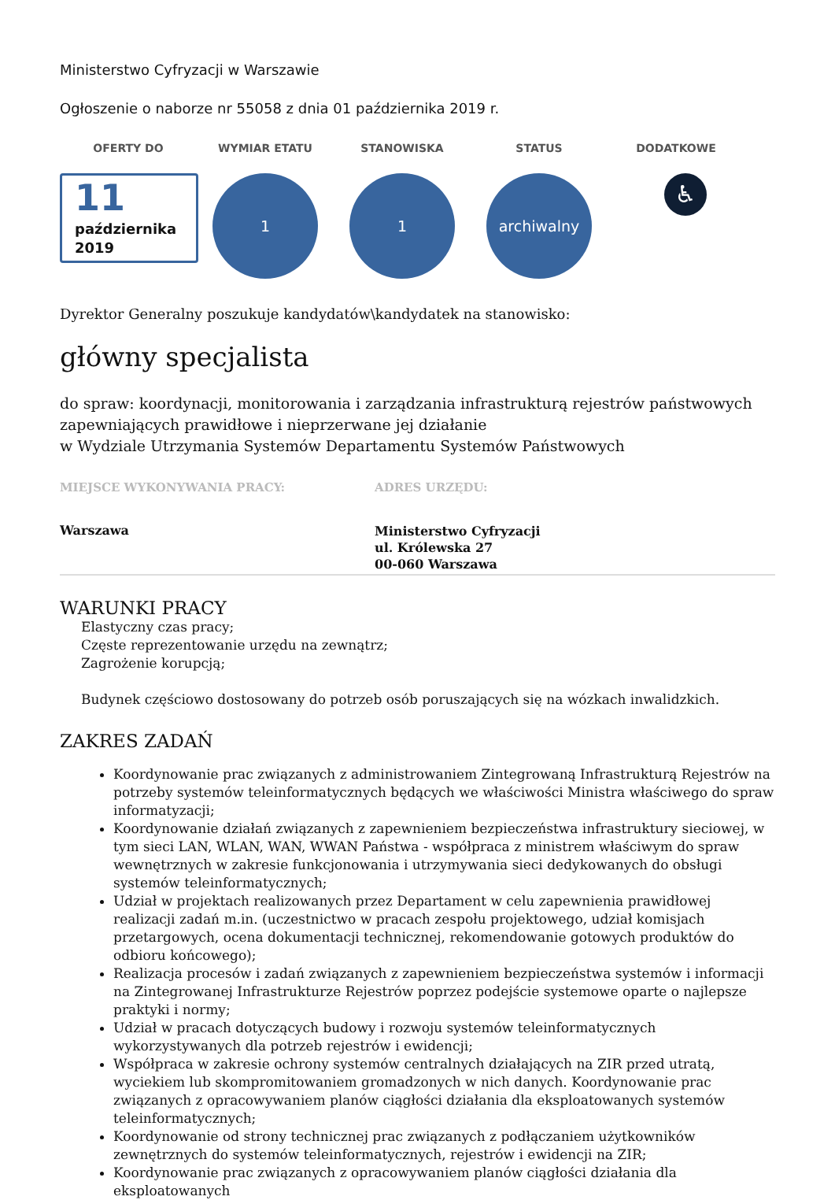Ministerstwo Cyfryzacji w Warszawie
Ogłoszenie o naborze nr 55058 z dnia 01 października 2019 r.
OFERTY DO
11
października
2019
WYMIAR ETATU
1
STANOWISKA
1
STATUS
archiwalny
DODATKOWE
♿
Dyrektor Generalny poszukuje kandydatów\kandydatek na stanowisko:
główny specjalista
do spraw: koordynacji, monitorowania i zarządzania infrastrukturą rejestrów państwowych zapewniających prawidłowe i nieprzerwane jej działanie
w Wydziale Utrzymania Systemów Departamentu Systemów Państwowych
MIEJSCE WYKONYWANIA PRACY:
Warszawa
ADRES URZĘDU:
Ministerstwo Cyfryzacji
ul. Królewska 27
00-060 Warszawa
WARUNKI PRACY
Elastyczny czas pracy;
Częste reprezentowanie urzędu na zewnątrz;
Zagrożenie korupcją;
Budynek częściowo dostosowany do potrzeb osób poruszających się na wózkach inwalidzkich.
ZAKRES ZADAŃ
Koordynowanie prac związanych z administrowaniem Zintegrowaną Infrastrukturą Rejestrów na potrzeby systemów teleinformatycznych będących we właściwości Ministra właściwego do spraw informatyzacji;
Koordynowanie działań związanych z zapewnieniem bezpieczeństwa infrastruktury sieciowej, w tym sieci LAN, WLAN, WAN, WWAN Państwa - współpraca z ministrem właściwym do spraw wewnętrznych w zakresie funkcjonowania i utrzymywania sieci dedykowanych do obsługi systemów teleinformatycznych;
Udział w projektach realizowanych przez Departament w celu zapewnienia prawidłowej realizacji zadań m.in. (uczestnictwo w pracach zespołu projektowego, udział komisjach przetargowych, ocena dokumentacji technicznej, rekomendowanie gotowych produktów do odbioru końcowego);
Realizacja procesów i zadań związanych z zapewnieniem bezpieczeństwa systemów i informacji na Zintegrowanej Infrastrukturze Rejestrów poprzez podejście systemowe oparte o najlepsze praktyki i normy;
Udział w pracach dotyczących budowy i rozwoju systemów teleinformatycznych wykorzystywanych dla potrzeb rejestrów i ewidencji;
Współpraca w zakresie ochrony systemów centralnych działających na ZIR przed utratą, wyciekiem lub skompromitowaniem gromadzonych w nich danych. Koordynowanie prac związanych z opracowywaniem planów ciągłości działania dla eksploatowanych systemów teleinformatycznych;
Koordynowanie od strony technicznej prac związanych z podłączaniem użytkowników zewnętrznych do systemów teleinformatycznych, rejestrów i ewidencji na ZIR;
Koordynowanie prac związanych z opracowywaniem planów ciągłości działania dla eksploatowanych